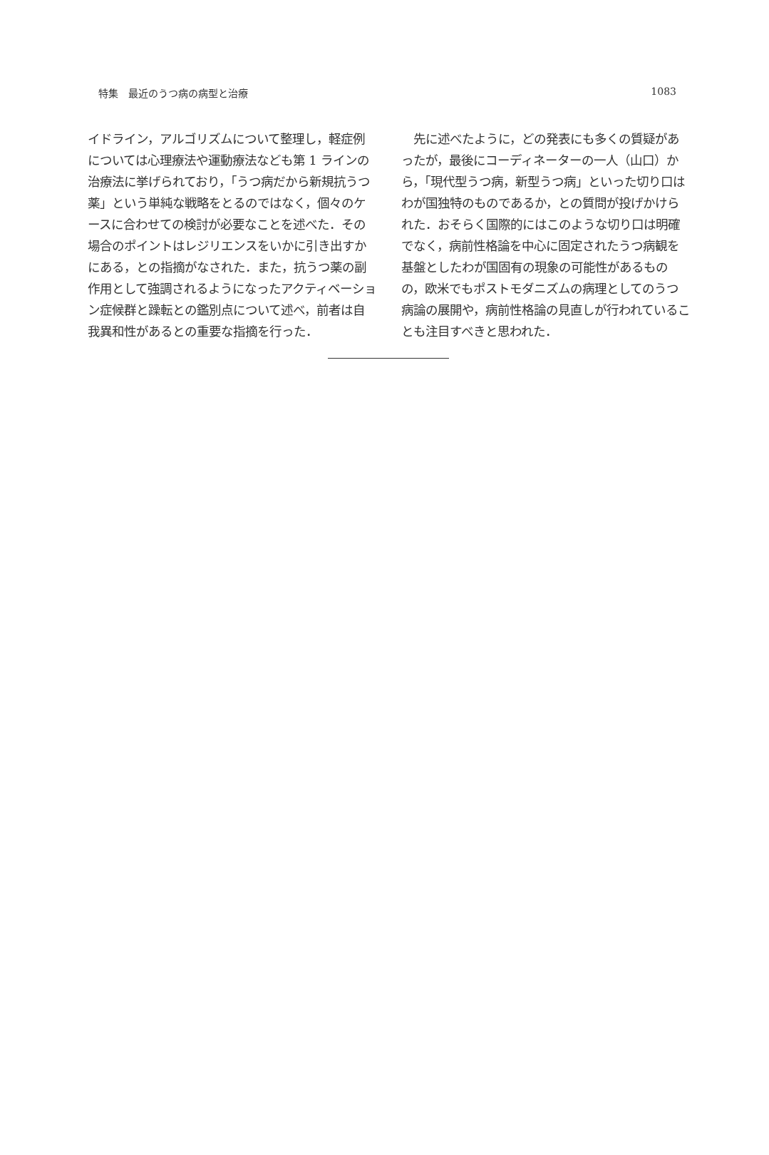特集　最近のうつ病の病型と治療 1083
イドライン，アルゴリズムについて整理し，軽症例については心理療法や運動療法なども第 1 ラインの治療法に挙げられており，「うつ病だから新規抗うつ薬」という単純な戦略をとるのではなく，個々のケースに合わせての検討が必要なことを述べた．その場合のポイントはレジリエンスをいかに引き出すかにある，との指摘がなされた．また，抗うつ薬の副作用として強調されるようになったアクティベーション症候群と躁転との鑑別点について述べ，前者は自我異和性があるとの重要な指摘を行った．
　先に述べたように，どの発表にも多くの質疑があったが，最後にコーディネーターの一人（山口）から，「現代型うつ病，新型うつ病」といった切り口はわが国独特のものであるか，との質問が投げかけられた．おそらく国際的にはこのような切り口は明確でなく，病前性格論を中心に固定されたうつ病観を基盤としたわが国固有の現象の可能性があるものの，欧米でもポストモダニズムの病理としてのうつ病論の展開や，病前性格論の見直しが行われていることも注目すべきと思われた．